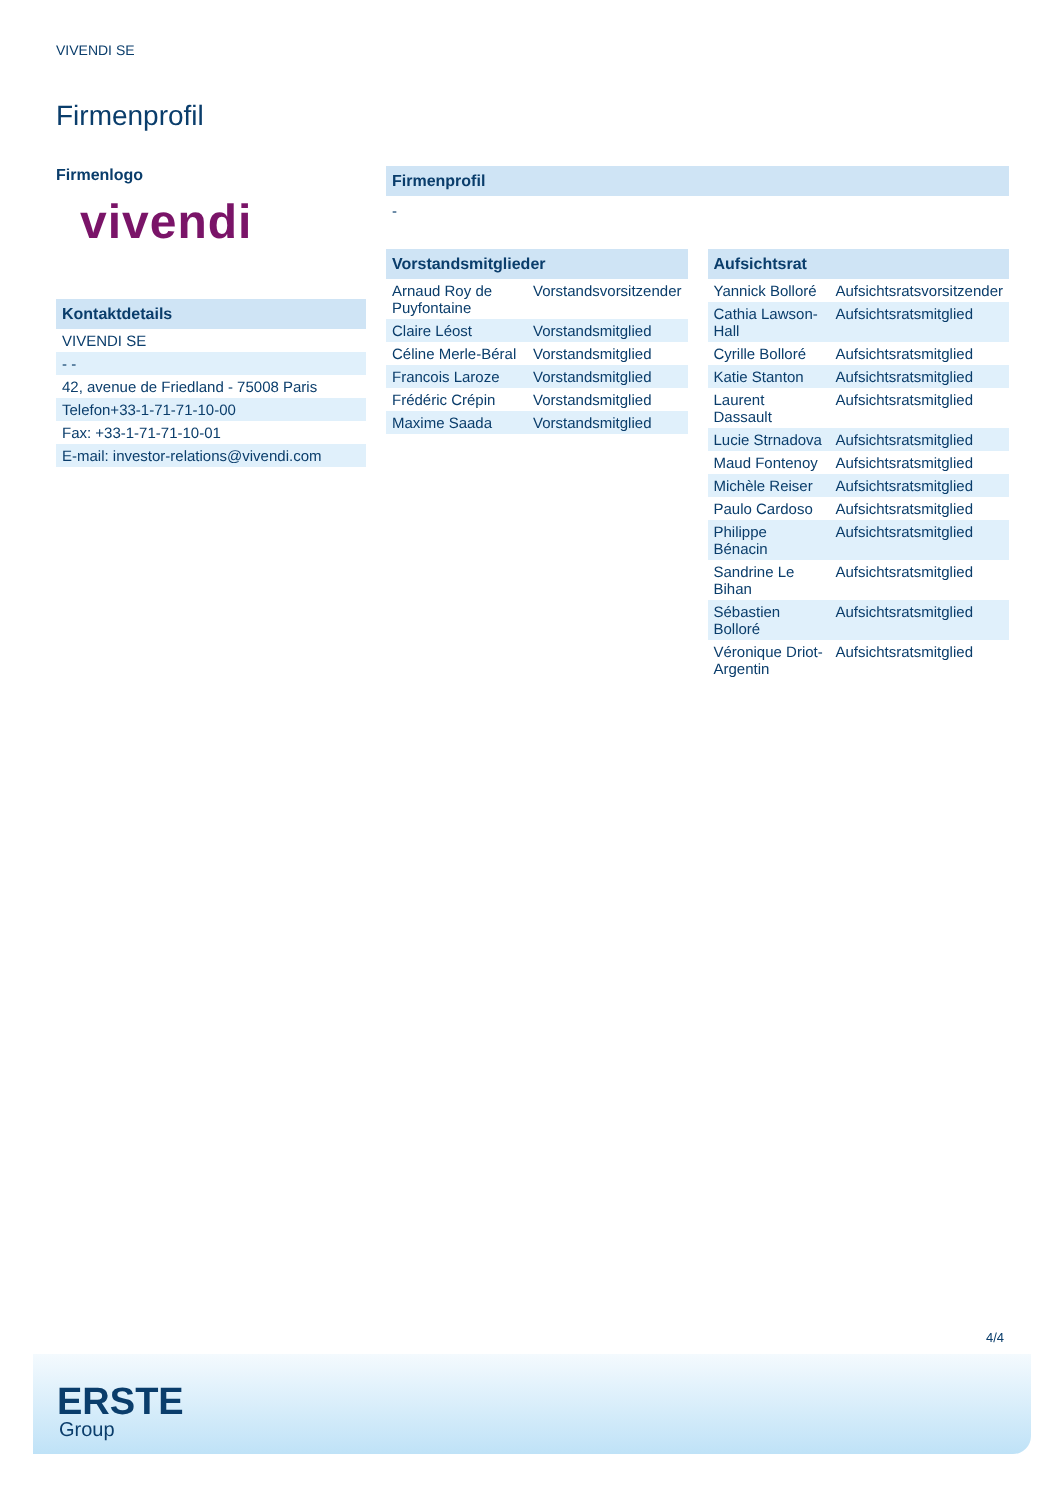VIVENDI SE
Firmenprofil
Firmenlogo
vivendi
Kontaktdetails
| VIVENDI SE |
| - - |
| 42, avenue de Friedland - 75008 Paris |
| Telefon+33-1-71-71-10-00 |
| Fax: +33-1-71-71-10-01 |
| E-mail: investor-relations@vivendi.com |
Firmenprofil
-
Vorstandsmitglieder
| Arnaud Roy de Puyfontaine | Vorstandsvorsitzender |
| Claire Léost | Vorstandsmitglied |
| Céline Merle-Béral | Vorstandsmitglied |
| Francois Laroze | Vorstandsmitglied |
| Frédéric Crépin | Vorstandsmitglied |
| Maxime Saada | Vorstandsmitglied |
Aufsichtsrat
| Yannick Bolloré | Aufsichtsratsvorsitzender |
| Cathia Lawson-Hall | Aufsichtsratsmitglied |
| Cyrille Bolloré | Aufsichtsratsmitglied |
| Katie Stanton | Aufsichtsratsmitglied |
| Laurent Dassault | Aufsichtsratsmitglied |
| Lucie Strnadova | Aufsichtsratsmitglied |
| Maud Fontenoy | Aufsichtsratsmitglied |
| Michèle Reiser | Aufsichtsratsmitglied |
| Paulo Cardoso | Aufsichtsratsmitglied |
| Philippe Bénacin | Aufsichtsratsmitglied |
| Sandrine Le Bihan | Aufsichtsratsmitglied |
| Sébastien Bolloré | Aufsichtsratsmitglied |
| Véronique Driot-Argentin | Aufsichtsratsmitglied |
4/4
ERSTE
Group